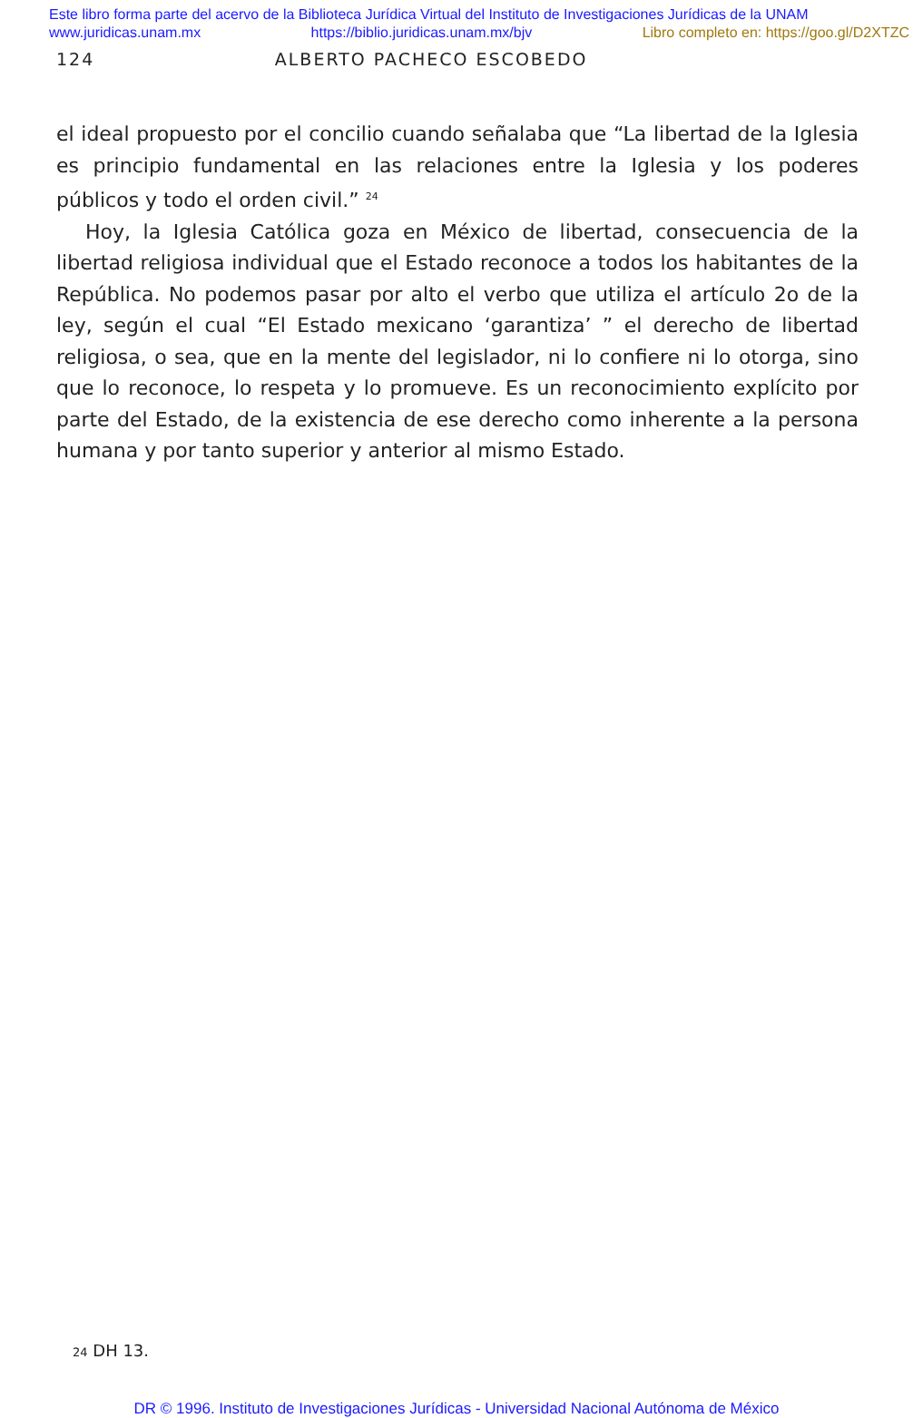Este libro forma parte del acervo de la Biblioteca Jurídica Virtual del Instituto de Investigaciones Jurídicas de la UNAM
www.juridicas.unam.mx https://biblio.juridicas.unam.mx/bjv Libro completo en: https://goo.gl/D2XTZC
124 ALBERTO PACHECO ESCOBEDO
el ideal propuesto por el concilio cuando señalaba que “La libertad de la Iglesia es principio fundamental en las relaciones entre la Iglesia y los poderes públicos y todo el orden civil.” <sup>24</sup>
Hoy, la Iglesia Católica goza en México de libertad, consecuencia de la libertad religiosa individual que el Estado reconoce a todos los habitantes de la República. No podemos pasar por alto el verbo que utiliza el artículo 2o de la ley, según el cual “El Estado mexicano ‘garantiza’ ” el derecho de libertad religiosa, o sea, que en la mente del legislador, ni lo confiere ni lo otorga, sino que lo reconoce, lo respeta y lo promueve. Es un reconocimiento explícito por parte del Estado, de la existencia de ese derecho como inherente a la persona humana y por tanto superior y anterior al mismo Estado.
24 DH 13.
DR © 1996. Instituto de Investigaciones Jurídicas - Universidad Nacional Autónoma de México